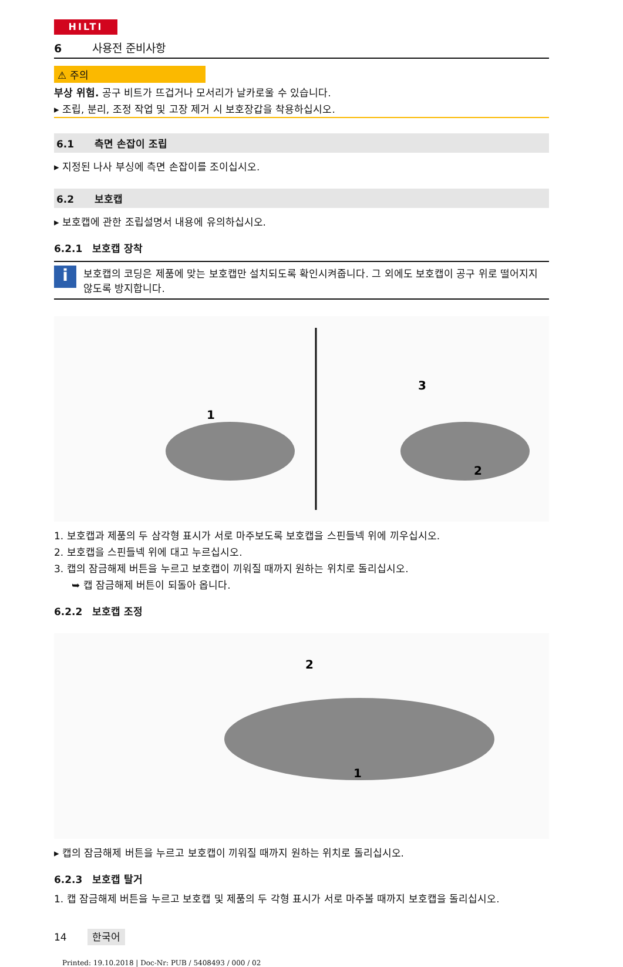HILTI
6 사용전 준비사항
⚠ 주의
부상 위험. 공구 비트가 뜨겁거나 모서리가 날카로울 수 있습니다.
▸ 조립, 분리, 조정 작업 및 고장 제거 시 보호장갑을 착용하십시오.
6.1 측면 손잡이 조립
▸ 지정된 나사 부싱에 측면 손잡이를 조이십시오.
6.2 보호캡
▸ 보호캡에 관한 조립설명서 내용에 유의하십시오.
6.2.1 보호캡 장착
i
보호캡의 코딩은 제품에 맞는 보호캡만 설치되도록 확인시켜줍니다. 그 외에도 보호캡이 공구 위로 떨어지지 않도록 방지합니다.
1
3
2
1. 보호캡과 제품의 두 삼각형 표시가 서로 마주보도록 보호캡을 스핀들넥 위에 끼우십시오.
2. 보호캡을 스핀들넥 위에 대고 누르십시오.
3. 캡의 잠금해제 버튼을 누르고 보호캡이 끼워질 때까지 원하는 위치로 돌리십시오.
➥ 캡 잠금해제 버튼이 되돌아 옵니다.
6.2.2 보호캡 조정
2
1
▸ 캡의 잠금해제 버튼을 누르고 보호캡이 끼워질 때까지 원하는 위치로 돌리십시오.
6.2.3 보호캡 탈거
1. 캡 잠금해제 버튼을 누르고 보호캡 및 제품의 두 각형 표시가 서로 마주볼 때까지 보호캡을 돌리십시오.
14 한국어
Printed: 19.10.2018 | Doc-Nr: PUB / 5408493 / 000 / 02